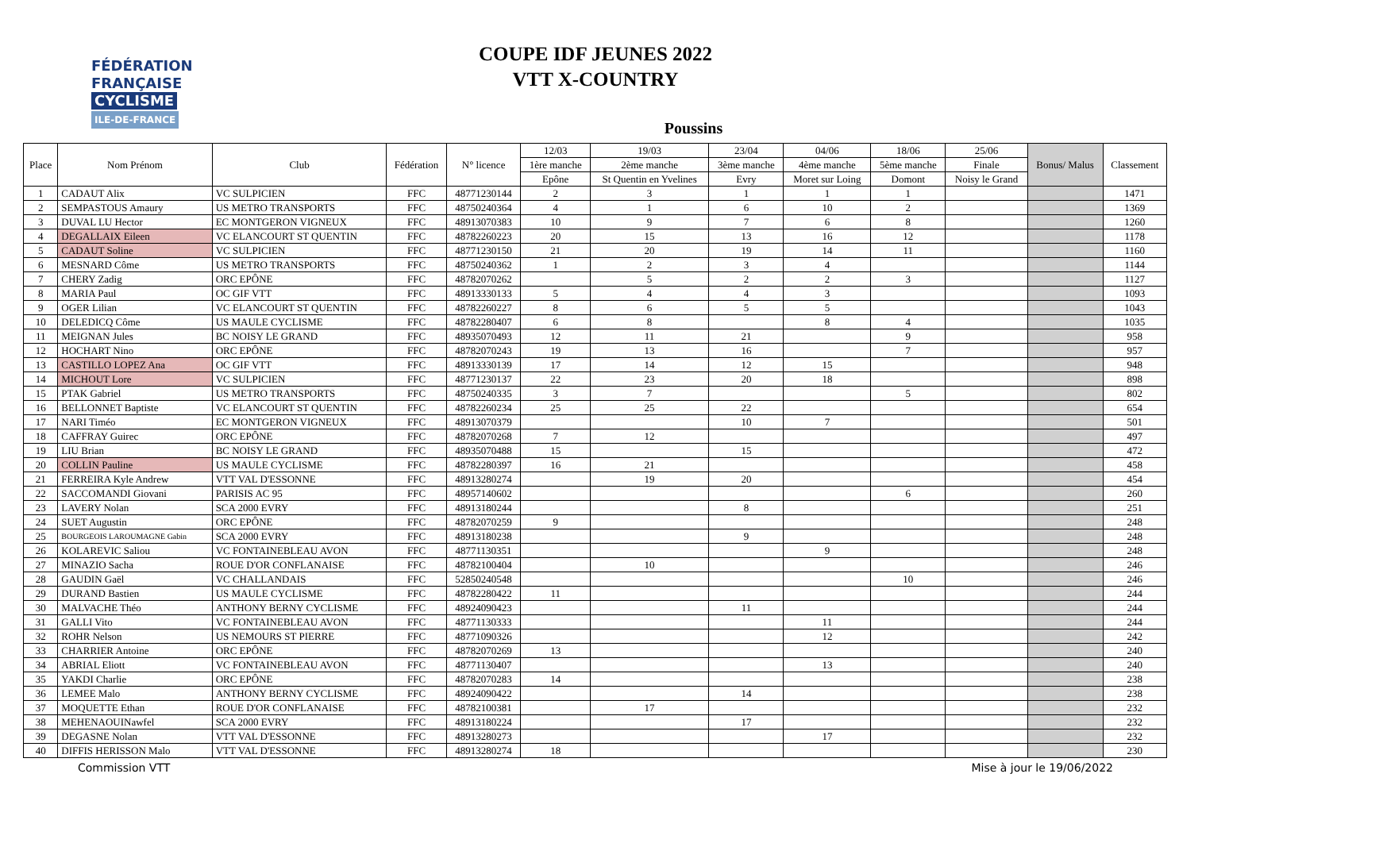FÉDÉRATION
FRANÇAISE
CYCLISME
ILE-DE-FRANCE
COUPE IDF JEUNES 2022
VTT X-COUNTRY
Poussins
| Place | Nom Prénom | Club | Fédération | N° licence | 12/03 | 19/03 | 23/04 | 04/06 | 18/06 | 25/06 | Bonus/ Malus | Classement |
| --- | --- | --- | --- | --- | --- | --- | --- | --- | --- | --- | --- | --- |
| | | | | | 1ère manche | 2ème manche | 3ème manche | 4ème manche | 5ème manche | Finale | | |
| | | | | | Epône | St Quentin en Yvelines | Evry | Moret sur Loing | Domont | Noisy le Grand | | |
| 1 | CADAUT Alix | VC SULPICIEN | FFC | 48771230144 | 2 | 3 | 1 | 1 | 1 | | | 1471 |
| 2 | SEMPASTOUS Amaury | US METRO TRANSPORTS | FFC | 48750240364 | 4 | 1 | 6 | 10 | 2 | | | 1369 |
| 3 | DUVAL LU Hector | EC MONTGERON VIGNEUX | FFC | 48913070383 | 10 | 9 | 7 | 6 | 8 | | | 1260 |
| 4 | DEGALLAIX Eileen | VC ELANCOURT ST QUENTIN | FFC | 48782260223 | 20 | 15 | 13 | 16 | 12 | | | 1178 |
| 5 | CADAUT Soline | VC SULPICIEN | FFC | 48771230150 | 21 | 20 | 19 | 14 | 11 | | | 1160 |
| 6 | MESNARD Côme | US METRO TRANSPORTS | FFC | 48750240362 | 1 | 2 | 3 | 4 | | | | 1144 |
| 7 | CHERY Zadig | ORC EPÔNE | FFC | 48782070262 | | 5 | 2 | 2 | 3 | | | 1127 |
| 8 | MARIA Paul | OC GIF VTT | FFC | 48913330133 | 5 | 4 | 4 | 3 | | | | 1093 |
| 9 | OGER Lilian | VC ELANCOURT ST QUENTIN | FFC | 48782260227 | 8 | 6 | 5 | 5 | | | | 1043 |
| 10 | DELEDICQ Côme | US MAULE CYCLISME | FFC | 48782280407 | 6 | 8 | | 8 | 4 | | | 1035 |
| 11 | MEIGNAN Jules | BC NOISY LE GRAND | FFC | 48935070493 | 12 | 11 | 21 | | 9 | | | 958 |
| 12 | HOCHART Nino | ORC EPÔNE | FFC | 48782070243 | 19 | 13 | 16 | | 7 | | | 957 |
| 13 | CASTILLO LOPEZ Ana | OC GIF VTT | FFC | 48913330139 | 17 | 14 | 12 | 15 | | | | 948 |
| 14 | MICHOUT Lore | VC SULPICIEN | FFC | 48771230137 | 22 | 23 | 20 | 18 | | | | 898 |
| 15 | PTAK Gabriel | US METRO TRANSPORTS | FFC | 48750240335 | 3 | 7 | | | 5 | | | 802 |
| 16 | BELLONNET Baptiste | VC ELANCOURT ST QUENTIN | FFC | 48782260234 | 25 | 25 | 22 | | | | | 654 |
| 17 | NARI Timéo | EC MONTGERON VIGNEUX | FFC | 48913070379 | | | 10 | 7 | | | | 501 |
| 18 | CAFFRAY Guirec | ORC EPÔNE | FFC | 48782070268 | 7 | 12 | | | | | | 497 |
| 19 | LIU Brian | BC NOISY LE GRAND | FFC | 48935070488 | 15 | | 15 | | | | | 472 |
| 20 | COLLIN Pauline | US MAULE CYCLISME | FFC | 48782280397 | 16 | 21 | | | | | | 458 |
| 21 | FERREIRA Kyle Andrew | VTT VAL D'ESSONNE | FFC | 48913280274 | | 19 | 20 | | | | | 454 |
| 22 | SACCOMANDI Giovani | PARISIS AC 95 | FFC | 48957140602 | | | | | 6 | | | 260 |
| 23 | LAVERY Nolan | SCA 2000 EVRY | FFC | 48913180244 | | | 8 | | | | | 251 |
| 24 | SUET Augustin | ORC EPÔNE | FFC | 48782070259 | 9 | | | | | | | 248 |
| 25 | BOURGEOIS LAROUMAGNE Gabin | SCA 2000 EVRY | FFC | 48913180238 | | | 9 | | | | | 248 |
| 26 | KOLAREVIC Saliou | VC FONTAINEBLEAU AVON | FFC | 48771130351 | | | | 9 | | | | 248 |
| 27 | MINAZIO Sacha | ROUE D'OR CONFLANAISE | FFC | 48782100404 | | 10 | | | | | | 246 |
| 28 | GAUDIN Gaël | VC CHALLANDAIS | FFC | 52850240548 | | | | | 10 | | | 246 |
| 29 | DURAND Bastien | US MAULE CYCLISME | FFC | 48782280422 | 11 | | | | | | | 244 |
| 30 | MALVACHE Théo | ANTHONY BERNY CYCLISME | FFC | 48924090423 | | | 11 | | | | | 244 |
| 31 | GALLI Vito | VC FONTAINEBLEAU AVON | FFC | 48771130333 | | | | 11 | | | | 244 |
| 32 | ROHR Nelson | US NEMOURS ST PIERRE | FFC | 48771090326 | | | | 12 | | | | 242 |
| 33 | CHARRIER Antoine | ORC EPÔNE | FFC | 48782070269 | 13 | | | | | | | 240 |
| 34 | ABRIAL Eliott | VC FONTAINEBLEAU AVON | FFC | 48771130407 | | | | 13 | | | | 240 |
| 35 | YAKDI Charlie | ORC EPÔNE | FFC | 48782070283 | 14 | | | | | | | 238 |
| 36 | LEMEE Malo | ANTHONY BERNY CYCLISME | FFC | 48924090422 | | | 14 | | | | | 238 |
| 37 | MOQUETTE Ethan | ROUE D'OR CONFLANAISE | FFC | 48782100381 | | 17 | | | | | | 232 |
| 38 | MEHENAOUINawfel | SCA 2000 EVRY | FFC | 48913180224 | | | 17 | | | | | 232 |
| 39 | DEGASNE Nolan | VTT VAL D'ESSONNE | FFC | 48913280273 | | | | 17 | | | | 232 |
| 40 | DIFFIS HERISSON Malo | VTT VAL D'ESSONNE | FFC | 48913280274 | 18 | | | | | | | 230 |
Commission VTT Mise à jour le 19/06/2022